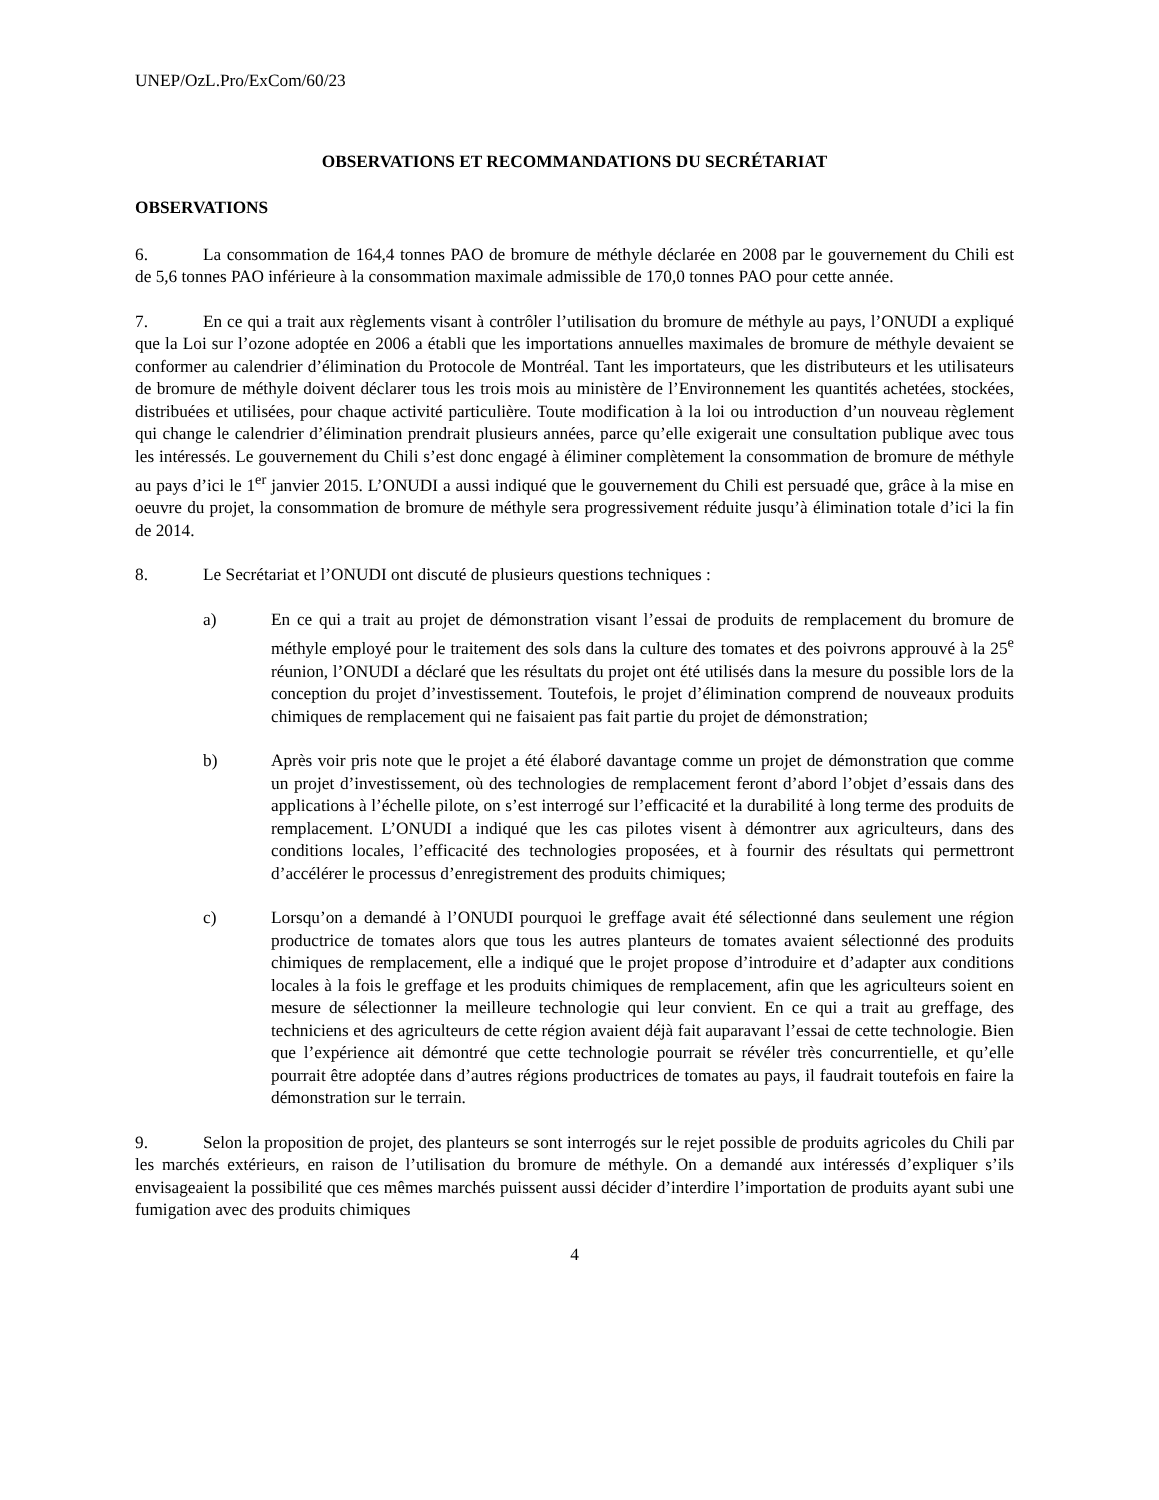UNEP/OzL.Pro/ExCom/60/23
OBSERVATIONS ET RECOMMANDATIONS DU SECRÉTARIAT
OBSERVATIONS
6. La consommation de 164,4 tonnes PAO de bromure de méthyle déclarée en 2008 par le gouvernement du Chili est de 5,6 tonnes PAO inférieure à la consommation maximale admissible de 170,0 tonnes PAO pour cette année.
7. En ce qui a trait aux règlements visant à contrôler l’utilisation du bromure de méthyle au pays, l’ONUDI a expliqué que la Loi sur l’ozone adoptée en 2006 a établi que les importations annuelles maximales de bromure de méthyle devaient se conformer au calendrier d’élimination du Protocole de Montréal. Tant les importateurs, que les distributeurs et les utilisateurs de bromure de méthyle doivent déclarer tous les trois mois au ministère de l’Environnement les quantités achetées, stockées, distribuées et utilisées, pour chaque activité particulière. Toute modification à la loi ou introduction d’un nouveau règlement qui change le calendrier d’élimination prendrait plusieurs années, parce qu’elle exigerait une consultation publique avec tous les intéressés. Le gouvernement du Chili s’est donc engagé à éliminer complètement la consommation de bromure de méthyle au pays d’ici le 1<sup>er</sup> janvier 2015. L’ONUDI a aussi indiqué que le gouvernement du Chili est persuadé que, grâce à la mise en oeuvre du projet, la consommation de bromure de méthyle sera progressivement réduite jusqu’à élimination totale d’ici la fin de 2014.
8. Le Secrétariat et l’ONUDI ont discuté de plusieurs questions techniques :
a) En ce qui a trait au projet de démonstration visant l’essai de produits de remplacement du bromure de méthyle employé pour le traitement des sols dans la culture des tomates et des poivrons approuvé à la 25<sup>e</sup> réunion, l’ONUDI a déclaré que les résultats du projet ont été utilisés dans la mesure du possible lors de la conception du projet d’investissement. Toutefois, le projet d’élimination comprend de nouveaux produits chimiques de remplacement qui ne faisaient pas fait partie du projet de démonstration;
b) Après voir pris note que le projet a été élaboré davantage comme un projet de démonstration que comme un projet d’investissement, où des technologies de remplacement feront d’abord l’objet d’essais dans des applications à l’échelle pilote, on s’est interrogé sur l’efficacité et la durabilité à long terme des produits de remplacement. L’ONUDI a indiqué que les cas pilotes visent à démontrer aux agriculteurs, dans des conditions locales, l’efficacité des technologies proposées, et à fournir des résultats qui permettront d’accélérer le processus d’enregistrement des produits chimiques;
c) Lorsqu’on a demandé à l’ONUDI pourquoi le greffage avait été sélectionné dans seulement une région productrice de tomates alors que tous les autres planteurs de tomates avaient sélectionné des produits chimiques de remplacement, elle a indiqué que le projet propose d’introduire et d’adapter aux conditions locales à la fois le greffage et les produits chimiques de remplacement, afin que les agriculteurs soient en mesure de sélectionner la meilleure technologie qui leur convient. En ce qui a trait au greffage, des techniciens et des agriculteurs de cette région avaient déjà fait auparavant l’essai de cette technologie. Bien que l’expérience ait démontré que cette technologie pourrait se révéler très concurrentielle, et qu’elle pourrait être adoptée dans d’autres régions productrices de tomates au pays, il faudrait toutefois en faire la démonstration sur le terrain.
9. Selon la proposition de projet, des planteurs se sont interrogés sur le rejet possible de produits agricoles du Chili par les marchés extérieurs, en raison de l’utilisation du bromure de méthyle. On a demandé aux intéressés d’expliquer s’ils envisageaient la possibilité que ces mêmes marchés puissent aussi décider d’interdire l’importation de produits ayant subi une fumigation avec des produits chimiques
4